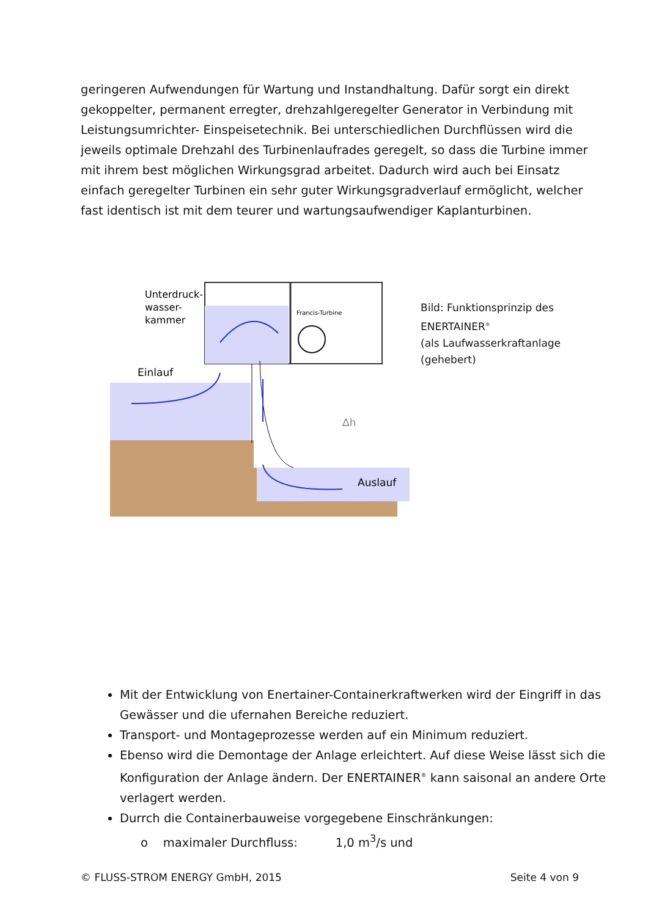geringeren Aufwendungen für Wartung und Instandhaltung. Dafür sorgt ein direkt gekoppelter, permanent erregter, drehzahlgeregelter Generator in Verbindung mit Leistungsumrichter- Einspeisetechnik. Bei unterschiedlichen Durchflüssen wird die jeweils optimale Drehzahl des Turbinenlaufrades geregelt, so dass die Turbine immer mit ihrem best möglichen Wirkungsgrad arbeitet. Dadurch wird auch bei Einsatz einfach geregelter Turbinen ein sehr guter Wirkungsgradverlauf ermöglicht, welcher fast identisch ist mit dem teurer und wartungsaufwendiger Kaplanturbinen.
Unterdruck-
wasser-
kammer
Einlauf
Francis-Turbine
Δh
Auslauf
Bild: Funktionsprinzip des
ENERTAINER<sup>®</sup>
(als Laufwasserkraftanlage
(gehebert)
Mit der Entwicklung von Enertainer-Containerkraftwerken wird der Eingriff in das Gewässer und die ufernahen Bereiche reduziert.
Transport- und Montageprozesse werden auf ein Minimum reduziert.
Ebenso wird die Demontage der Anlage erleichtert. Auf diese Weise lässt sich die Konfiguration der Anlage ändern. Der ENERTAINER<sup>®</sup> kann saisonal an andere Orte verlagert werden.
Durrch die Containerbauweise vorgegebene Einschränkungen:
o maximaler Durchfluss: 1,0 m<sup>3</sup>/s und
© FLUSS-STROM ENERGY GmbH, 2015 Seite 4 von 9